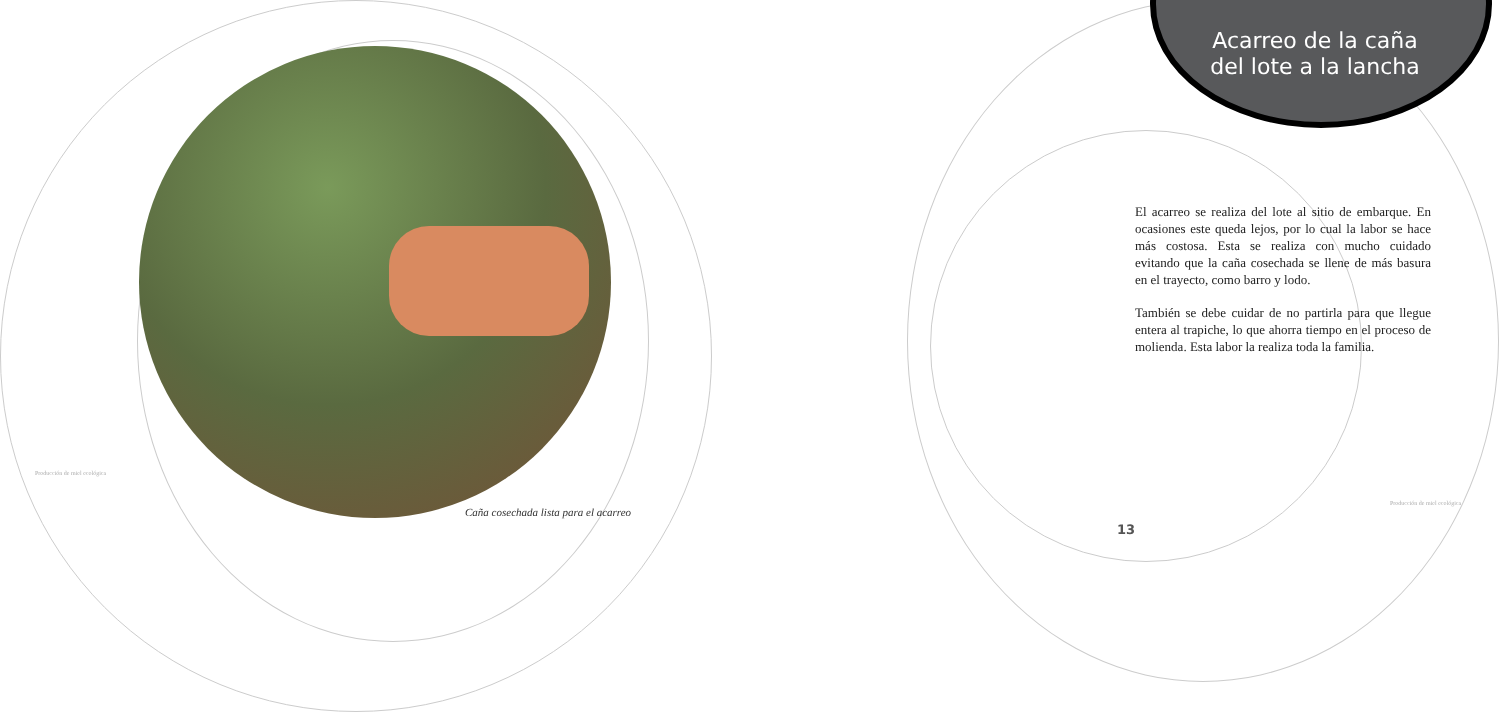Acarreo de la caña del lote a la lancha
El acarreo se realiza del lote al sitio de embarque. En ocasiones este queda lejos, por lo cual la labor se hace más costosa. Esta se realiza con mucho cuidado evitando que la caña cosechada se llene de más basura en el trayecto, como barro y lodo.
También se debe cuidar de no partirla para que llegue entera al trapiche, lo que ahorra tiempo en el proceso de molienda. Esta labor la realiza toda la familia.
Caña cosechada lista para el acarreo
Producción de miel ecológica
Producción de miel ecológica
13